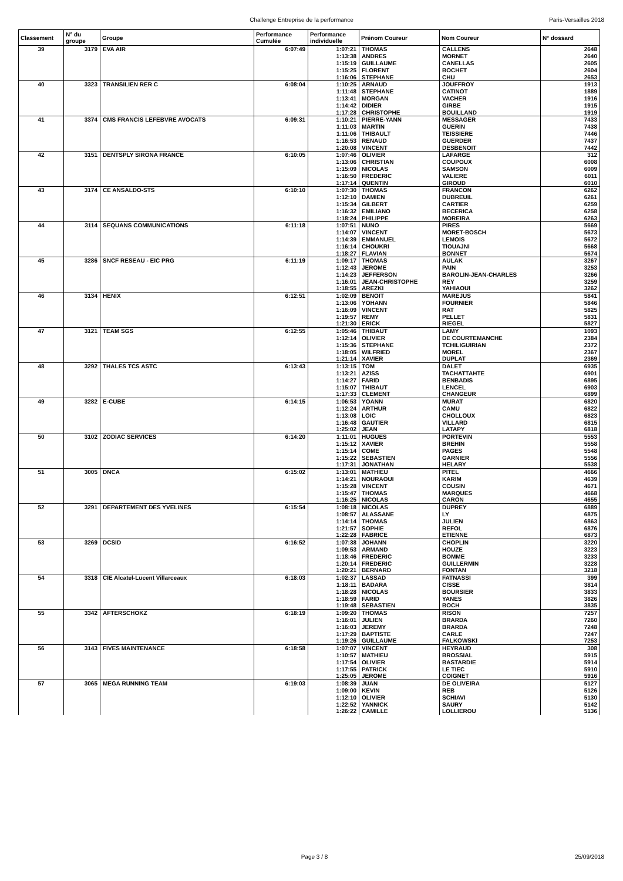Challenge Entreprise de la performance Paris-Versailles 2018
| Classement | N° du groupe | Groupe | Performance Cumulée | Performance individuelle | Prénom Coureur | Nom Coureur | N° dossard |
| --- | --- | --- | --- | --- | --- | --- | --- |
| 39 | 3179 | EVA AIR | 6:07:49 | 1:07:21 | THOMAS | CALLENS | 2648 |
| | | | | 1:13:38 | ANDRES | MORNET | 2640 |
| | | | | 1:15:19 | GUILLAUME | CANELLAS | 2605 |
| | | | | 1:15:25 | FLORENT | BOCHET | 2604 |
| | | | | 1:16:06 | STEPHANE | CHU | 2653 |
| 40 | 3323 | TRANSILIEN RER C | 6:08:04 | 1:10:25 | ARNAUD | JOUFFROY | 1913 |
| | | | | 1:11:48 | STEPHANE | CATINOT | 1889 |
| | | | | 1:13:41 | MORGAN | VACHER | 1916 |
| | | | | 1:14:42 | DIDIER | GIRBE | 1915 |
| | | | | 1:17:28 | CHRISTOPHE | BOUILLAND | 1919 |
| 41 | 3374 | CMS FRANCIS LEFEBVRE AVOCATS | 6:09:31 | 1:10:21 | PIERRE-YANN | MESSAGER | 7433 |
| | | | | 1:11:03 | MARTIN | GUERIN | 7438 |
| | | | | 1:11:06 | THIBAULT | TEISSIERE | 7446 |
| | | | | 1:16:53 | RENAUD | GUERDER | 7437 |
| | | | | 1:20:08 | VINCENT | DESBENOIT | 7442 |
| 42 | 3151 | DENTSPLY SIRONA FRANCE | 6:10:05 | 1:07:46 | OLIVIER | LAFARGE | 312 |
| | | | | 1:13:06 | CHRISTIAN | COUPOUX | 6008 |
| | | | | 1:15:09 | NICOLAS | SAMSON | 6009 |
| | | | | 1:16:50 | FREDERIC | VALIERE | 6011 |
| | | | | 1:17:14 | QUENTIN | GIROUD | 6010 |
| 43 | 3174 | CE ANSALDO-STS | 6:10:10 | 1:07:30 | THOMAS | FRANCON | 6262 |
| | | | | 1:12:10 | DAMIEN | DUBREUIL | 6261 |
| | | | | 1:15:34 | GILBERT | CARTIER | 6259 |
| | | | | 1:16:32 | EMILIANO | BECERICA | 6258 |
| | | | | 1:18:24 | PHILIPPE | MOREIRA | 6263 |
| 44 | 3114 | SEQUANS COMMUNICATIONS | 6:11:18 | 1:07:51 | NUNO | PIRES | 5669 |
| | | | | 1:14:07 | VINCENT | MORET-BOSCH | 5673 |
| | | | | 1:14:39 | EMMANUEL | LEMOIS | 5672 |
| | | | | 1:16:14 | CHOUKRI | TIOUAJNI | 5668 |
| | | | | 1:18:27 | FLAVIAN | BONNET | 5674 |
| 45 | 3286 | SNCF RESEAU - EIC PRG | 6:11:19 | 1:09:17 | THOMAS | AULAK | 3267 |
| | | | | 1:12:43 | JEROME | PAIN | 3253 |
| | | | | 1:14:23 | JEFFERSON | BAROLIN-JEAN-CHARLES | 3266 |
| | | | | 1:16:01 | JEAN-CHRISTOPHE | REY | 3259 |
| | | | | 1:18:55 | AREZKI | YAHIAOUI | 3262 |
| 46 | 3134 | HENIX | 6:12:51 | 1:02:09 | BENOIT | MAREJUS | 5841 |
| | | | | 1:13:06 | YOHANN | FOURNIER | 5846 |
| | | | | 1:16:09 | VINCENT | RAT | 5825 |
| | | | | 1:19:57 | REMY | PELLET | 5831 |
| | | | | 1:21:30 | ERICK | RIEGEL | 5827 |
| 47 | 3121 | TEAM SGS | 6:12:55 | 1:05:46 | THIBAUT | LAMY | 1093 |
| | | | | 1:12:14 | OLIVIER | DE COURTEMANCHE | 2384 |
| | | | | 1:15:36 | STEPHANE | TCHILIGUIRIAN | 2372 |
| | | | | 1:18:05 | WILFRIED | MOREL | 2367 |
| | | | | 1:21:14 | XAVIER | DUPLAT | 2369 |
| 48 | 3292 | THALES TCS ASTC | 6:13:43 | 1:13:15 | TOM | DALET | 6935 |
| | | | | 1:13:21 | AZISS | TACHATTAHTE | 6901 |
| | | | | 1:14:27 | FARID | BENBADIS | 6895 |
| | | | | 1:15:07 | THIBAUT | LENCEL | 6903 |
| | | | | 1:17:33 | CLEMENT | CHANGEUR | 6899 |
| 49 | 3282 | E-CUBE | 6:14:15 | 1:06:53 | YOANN | MURAT | 6820 |
| | | | | 1:12:24 | ARTHUR | CAMU | 6822 |
| | | | | 1:13:08 | LOIC | CHOLLOUX | 6823 |
| | | | | 1:16:48 | GAUTIER | VILLARD | 6815 |
| | | | | 1:25:02 | JEAN | LATAPY | 6818 |
| 50 | 3102 | ZODIAC SERVICES | 6:14:20 | 1:11:01 | HUGUES | PORTEVIN | 5553 |
| | | | | 1:15:12 | XAVIER | BREHIN | 5558 |
| | | | | 1:15:14 | COME | PAGES | 5548 |
| | | | | 1:15:22 | SEBASTIEN | GARNIER | 5556 |
| | | | | 1:17:31 | JONATHAN | HELARY | 5538 |
| 51 | 3005 | DNCA | 6:15:02 | 1:13:01 | MATHIEU | PITEL | 4666 |
| | | | | 1:14:21 | NOURAOUI | KARIM | 4639 |
| | | | | 1:15:28 | VINCENT | COUSIN | 4671 |
| | | | | 1:15:47 | THOMAS | MARQUES | 4668 |
| | | | | 1:16:25 | NICOLAS | CARON | 4655 |
| 52 | 3291 | DEPARTEMENT DES YVELINES | 6:15:54 | 1:08:18 | NICOLAS | DUPREY | 6889 |
| | | | | 1:08:57 | ALASSANE | LY | 6875 |
| | | | | 1:14:14 | THOMAS | JULIEN | 6863 |
| | | | | 1:21:57 | SOPHIE | REFOL | 6876 |
| | | | | 1:22:28 | FABRICE | ETIENNE | 6873 |
| 53 | 3269 | DCSID | 6:16:52 | 1:07:38 | JOHANN | CHOPLIN | 3220 |
| | | | | 1:09:53 | ARMAND | HOUZE | 3223 |
| | | | | 1:18:46 | FREDERIC | BOMME | 3233 |
| | | | | 1:20:14 | FREDERIC | GUILLERMIN | 3228 |
| | | | | 1:20:21 | BERNARD | FONTAN | 3218 |
| 54 | 3318 | CIE Alcatel-Lucent Villarceaux | 6:18:03 | 1:02:37 | LASSAD | FATNASSI | 399 |
| | | | | 1:18:11 | BADARA | CISSE | 3814 |
| | | | | 1:18:28 | NICOLAS | BOURSIER | 3833 |
| | | | | 1:18:59 | FARID | YANES | 3826 |
| | | | | 1:19:48 | SEBASTIEN | BOCH | 3835 |
| 55 | 3342 | AFTERSCHOKZ | 6:18:19 | 1:09:20 | THOMAS | RISON | 7257 |
| | | | | 1:16:01 | JULIEN | BRARDA | 7260 |
| | | | | 1:16:03 | JEREMY | BRARDA | 7248 |
| | | | | 1:17:29 | BAPTISTE | CARLE | 7247 |
| | | | | 1:19:26 | GUILLAUME | FALKOWSKI | 7253 |
| 56 | 3143 | FIVES MAINTENANCE | 6:18:58 | 1:07:07 | VINCENT | HEYRAUD | 308 |
| | | | | 1:10:57 | MATHIEU | BROSSIAL | 5915 |
| | | | | 1:17:54 | OLIVIER | BASTARDIE | 5914 |
| | | | | 1:17:55 | PATRICK | LE TIEC | 5910 |
| | | | | 1:25:05 | JEROME | COIGNET | 5916 |
| 57 | 3065 | MEGA RUNNING TEAM | 6:19:03 | 1:08:39 | JUAN | DE OLIVEIRA | 5127 |
| | | | | 1:09:00 | KEVIN | REB | 5126 |
| | | | | 1:12:10 | OLIVIER | SCHIAVI | 5130 |
| | | | | 1:22:52 | YANNICK | SAURY | 5142 |
| | | | | 1:26:22 | CAMILLE | LOLLIEROU | 5136 |
Page 3 / 8 25/09/2018